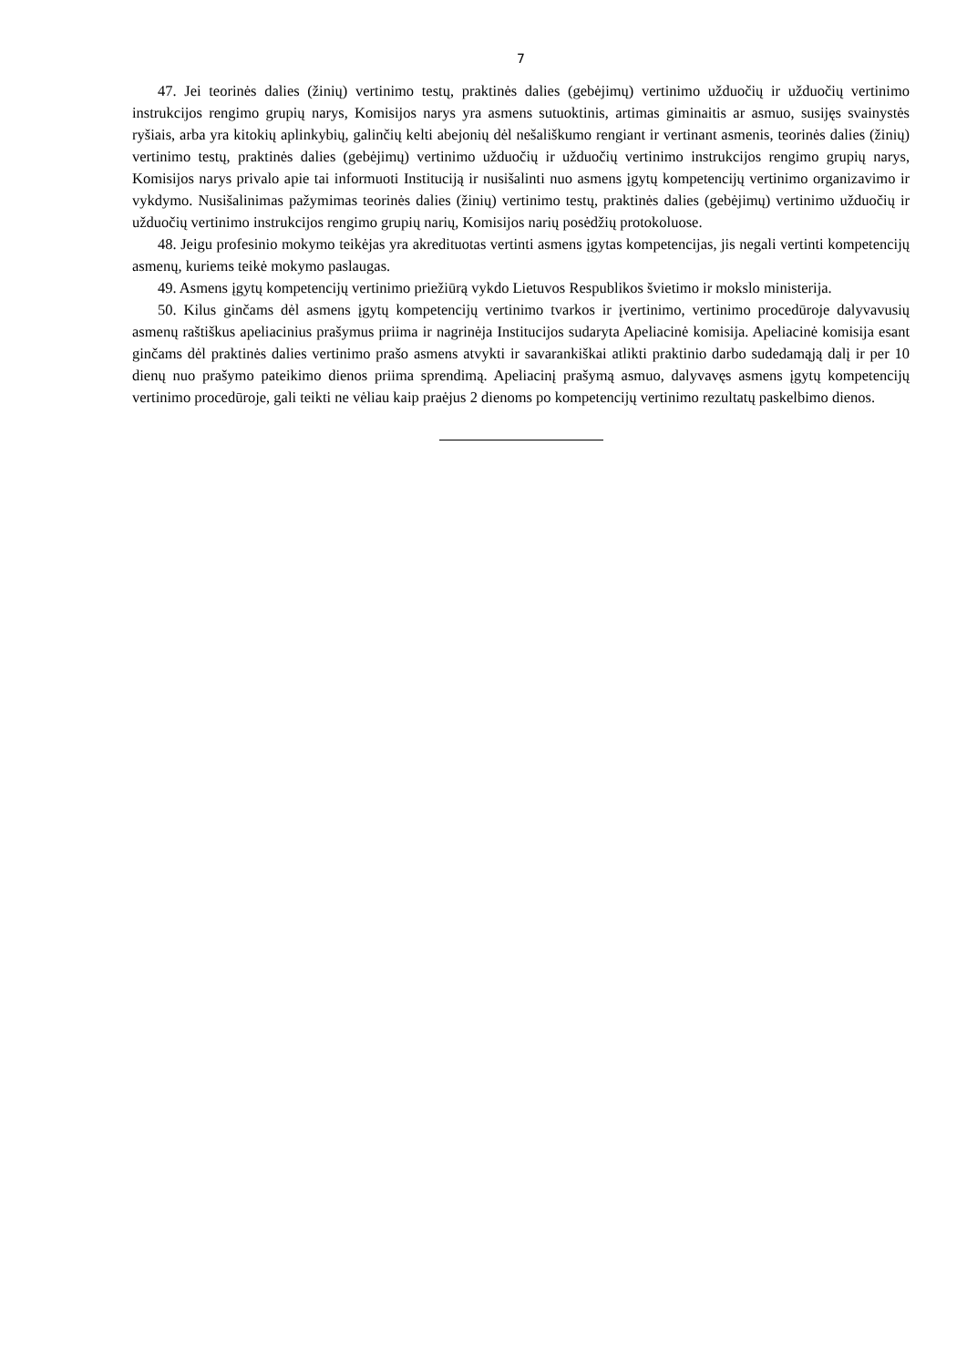7
47. Jei teorinės dalies (žinių) vertinimo testų, praktinės dalies (gebėjimų) vertinimo užduočių ir užduočių vertinimo instrukcijos rengimo grupių narys, Komisijos narys yra asmens sutuoktinis, artimas giminaitis ar asmuo, susijęs svainystės ryšiais, arba yra kitokių aplinkybių, galinčių kelti abejonių dėl nešališkumo rengiant ir vertinant asmenis, teorinės dalies (žinių) vertinimo testų, praktinės dalies (gebėjimų) vertinimo užduočių ir užduočių vertinimo instrukcijos rengimo grupių narys, Komisijos narys privalo apie tai informuoti Instituciją ir nusišalinti nuo asmens įgytų kompetencijų vertinimo organizavimo ir vykdymo. Nusišalinimas pažymimas teorinės dalies (žinių) vertinimo testų, praktinės dalies (gebėjimų) vertinimo užduočių ir užduočių vertinimo instrukcijos rengimo grupių narių, Komisijos narių posėdžių protokoluose.
48. Jeigu profesinio mokymo teikėjas yra akredituotas vertinti asmens įgytas kompetencijas, jis negali vertinti kompetencijų asmenų, kuriems teikė mokymo paslaugas.
49. Asmens įgytų kompetencijų vertinimo priežiūrą vykdo Lietuvos Respublikos švietimo ir mokslo ministerija.
50. Kilus ginčams dėl asmens įgytų kompetencijų vertinimo tvarkos ir įvertinimo, vertinimo procedūroje dalyvavusių asmenų raštiškus apeliacinius prašymus priima ir nagrinėja Institucijos sudaryta Apeliacinė komisija. Apeliacinė komisija esant ginčams dėl praktinės dalies vertinimo prašo asmens atvykti ir savarankiškai atlikti praktinio darbo sudedamąją dalį ir per 10 dienų nuo prašymo pateikimo dienos priima sprendimą. Apeliacinį prašymą asmuo, dalyvavęs asmens įgytų kompetencijų vertinimo procedūroje, gali teikti ne vėliau kaip praėjus 2 dienoms po kompetencijų vertinimo rezultatų paskelbimo dienos.